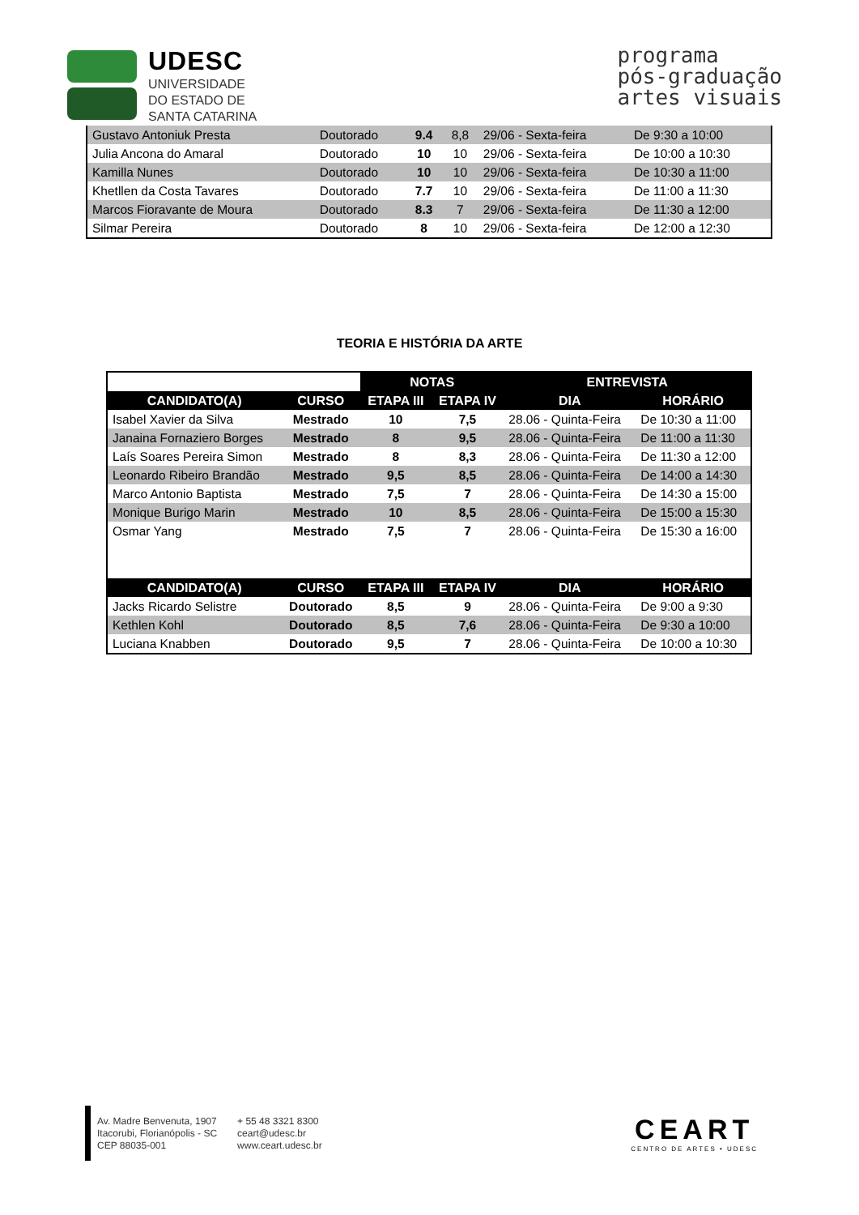UDESC
UNIVERSIDADE
DO ESTADO DE
SANTA CATARINA
programa
pós-graduação
artes visuais
| Gustavo Antoniuk Presta | Doutorado | 9.4 | 8,8 | 29/06 - Sexta-feira | De 9:30 a 10:00 |
| Julia Ancona do Amaral | Doutorado | 10 | 10 | 29/06 - Sexta-feira | De 10:00 a 10:30 |
| Kamilla Nunes | Doutorado | 10 | 10 | 29/06 - Sexta-feira | De 10:30 a 11:00 |
| Khetllen da Costa Tavares | Doutorado | 7.7 | 10 | 29/06 - Sexta-feira | De 11:00 a 11:30 |
| Marcos Fioravante de Moura | Doutorado | 8.3 | 7 | 29/06 - Sexta-feira | De 11:30 a 12:00 |
| Silmar Pereira | Doutorado | 8 | 10 | 29/06 - Sexta-feira | De 12:00 a 12:30 |
TEORIA E HISTÓRIA DA ARTE
| | | NOTAS | | ENTREVISTA | |
| --- | --- | --- | --- | --- | --- |
| CANDIDATO(A) | CURSO | ETAPA III | ETAPA IV | DIA | HORÁRIO |
| Isabel Xavier da Silva | Mestrado | 10 | 7,5 | 28.06 - Quinta-Feira | De 10:30 a 11:00 |
| Janaina Fornaziero Borges | Mestrado | 8 | 9,5 | 28.06 - Quinta-Feira | De 11:00 a 11:30 |
| Laís Soares Pereira Simon | Mestrado | 8 | 8,3 | 28.06 - Quinta-Feira | De 11:30 a 12:00 |
| Leonardo Ribeiro Brandão | Mestrado | 9,5 | 8,5 | 28.06 - Quinta-Feira | De 14:00 a 14:30 |
| Marco Antonio Baptista | Mestrado | 7,5 | 7 | 28.06 - Quinta-Feira | De 14:30 a 15:00 |
| Monique Burigo Marin | Mestrado | 10 | 8,5 | 28.06 - Quinta-Feira | De 15:00 a 15:30 |
| Osmar Yang | Mestrado | 7,5 | 7 | 28.06 - Quinta-Feira | De 15:30 a 16:00 |
| CANDIDATO(A) | CURSO | ETAPA III | ETAPA IV | DIA | HORÁRIO |
| Jacks Ricardo Selistre | Doutorado | 8,5 | 9 | 28.06 - Quinta-Feira | De 9:00 a 9:30 |
| Kethlen Kohl | Doutorado | 8,5 | 7,6 | 28.06 - Quinta-Feira | De 9:30 a 10:00 |
| Luciana Knabben | Doutorado | 9,5 | 7 | 28.06 - Quinta-Feira | De 10:00 a 10:30 |
Av. Madre Benvenuta, 1907
Itacorubi, Florianópolis - SC
CEP 88035-001
+ 55 48 3321 8300
ceart@udesc.br
www.ceart.udesc.br
CEART
CENTRO DE ARTES • UDESC